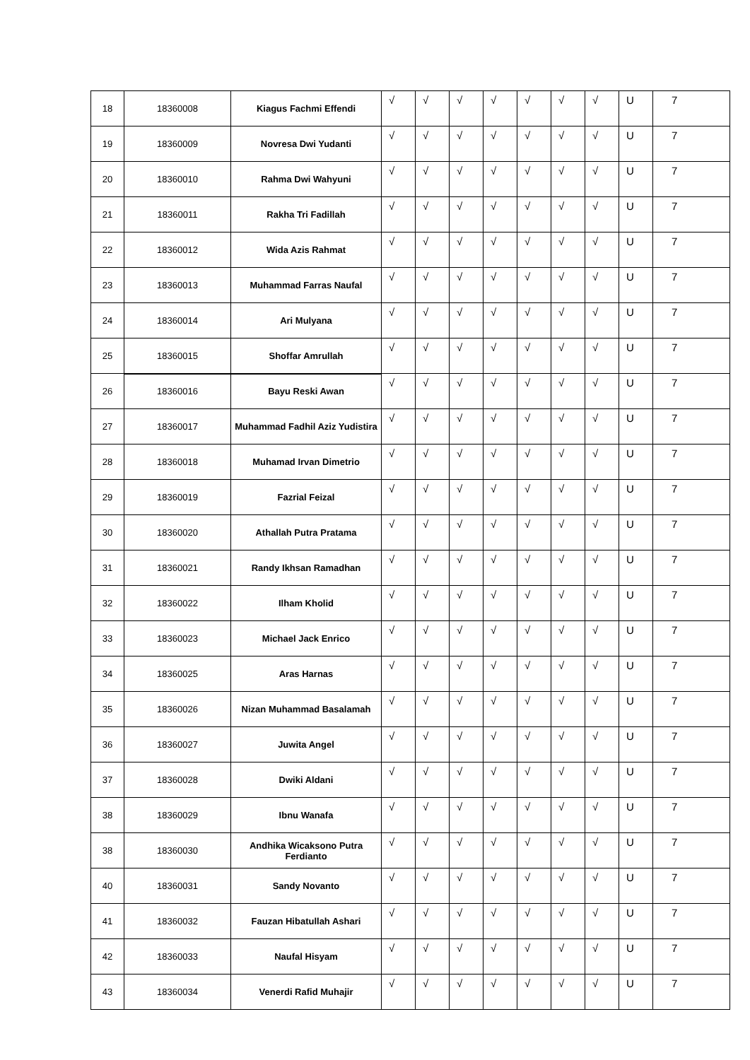| 18 | 18360008 | Kiagus Fachmi Effendi | √ | √ | √ | √ | √ | √ | √ | U | 7 |
| 19 | 18360009 | Novresa Dwi Yudanti | √ | √ | √ | √ | √ | √ | √ | U | 7 |
| 20 | 18360010 | Rahma Dwi Wahyuni | √ | √ | √ | √ | √ | √ | √ | U | 7 |
| 21 | 18360011 | Rakha Tri Fadillah | √ | √ | √ | √ | √ | √ | √ | U | 7 |
| 22 | 18360012 | Wida Azis Rahmat | √ | √ | √ | √ | √ | √ | √ | U | 7 |
| 23 | 18360013 | Muhammad Farras Naufal | √ | √ | √ | √ | √ | √ | √ | U | 7 |
| 24 | 18360014 | Ari Mulyana | √ | √ | √ | √ | √ | √ | √ | U | 7 |
| 25 | 18360015 | Shoffar Amrullah | √ | √ | √ | √ | √ | √ | √ | U | 7 |
| 26 | 18360016 | Bayu Reski Awan | √ | √ | √ | √ | √ | √ | √ | U | 7 |
| 27 | 18360017 | Muhammad Fadhil Aziz Yudistira | √ | √ | √ | √ | √ | √ | √ | U | 7 |
| 28 | 18360018 | Muhamad Irvan Dimetrio | √ | √ | √ | √ | √ | √ | √ | U | 7 |
| 29 | 18360019 | Fazrial Feizal | √ | √ | √ | √ | √ | √ | √ | U | 7 |
| 30 | 18360020 | Athallah Putra Pratama | √ | √ | √ | √ | √ | √ | √ | U | 7 |
| 31 | 18360021 | Randy Ikhsan Ramadhan | √ | √ | √ | √ | √ | √ | √ | U | 7 |
| 32 | 18360022 | Ilham Kholid | √ | √ | √ | √ | √ | √ | √ | U | 7 |
| 33 | 18360023 | Michael Jack Enrico | √ | √ | √ | √ | √ | √ | √ | U | 7 |
| 34 | 18360025 | Aras Harnas | √ | √ | √ | √ | √ | √ | √ | U | 7 |
| 35 | 18360026 | Nizan Muhammad Basalamah | √ | √ | √ | √ | √ | √ | √ | U | 7 |
| 36 | 18360027 | Juwita Angel | √ | √ | √ | √ | √ | √ | √ | U | 7 |
| 37 | 18360028 | Dwiki Aldani | √ | √ | √ | √ | √ | √ | √ | U | 7 |
| 38 | 18360029 | Ibnu Wanafa | √ | √ | √ | √ | √ | √ | √ | U | 7 |
| 38 | 18360030 | Andhika Wicaksono Putra Ferdianto | √ | √ | √ | √ | √ | √ | √ | U | 7 |
| 40 | 18360031 | Sandy Novanto | √ | √ | √ | √ | √ | √ | √ | U | 7 |
| 41 | 18360032 | Fauzan Hibatullah Ashari | √ | √ | √ | √ | √ | √ | √ | U | 7 |
| 42 | 18360033 | Naufal Hisyam | √ | √ | √ | √ | √ | √ | √ | U | 7 |
| 43 | 18360034 | Venerdi Rafid Muhajir | √ | √ | √ | √ | √ | √ | √ | U | 7 |